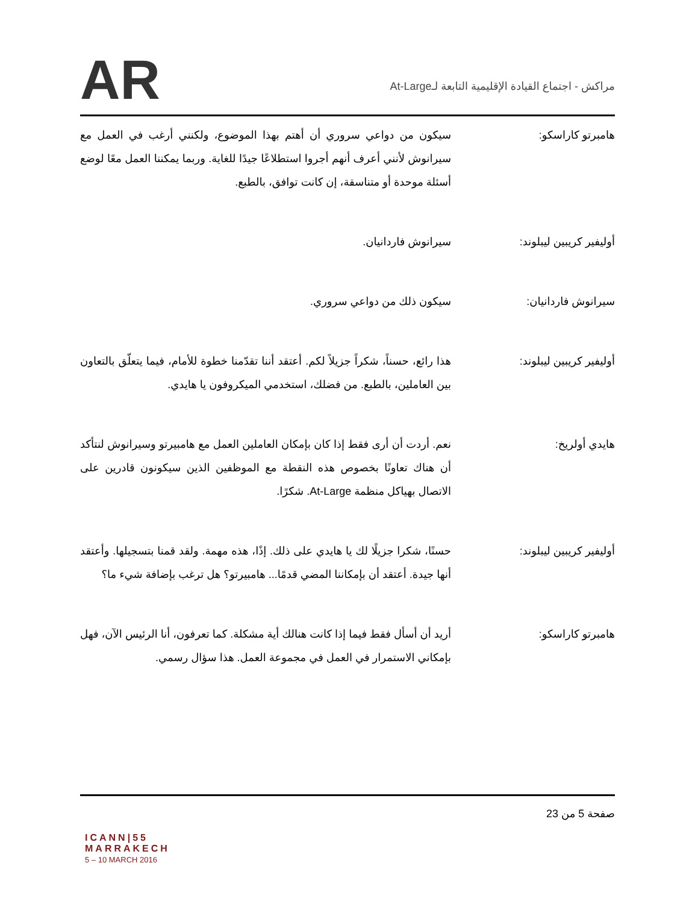AR
مراكش - اجتماع القيادة الإقليمية التابعة لـAt-Large
هامبرتو كاراسكو: سيكون من دواعي سروري أن أهتم بهذا الموضوع، ولكنني أرغب في العمل مع سيرانوش لأنني أعرف أنهم أجروا استطلاعًا جيدًا للغاية. وربما يمكننا العمل معًا لوضع أسئلة موحدة أو متناسقة، إن كانت توافق، بالطبع.
أوليفير كريبين ليبلوند: سيرانوش فاردانيان.
سيرانوش فاردانيان: سيكون ذلك من دواعي سروري.
أوليفير كريبين ليبلوند: هذا رائع، حسناً، شكراً جزيلاً لكم. أعتقد أننا تقدّمنا خطوة للأمام، فيما يتعلّق بالتعاون بين العاملين، بالطبع. من فضلك، استخدمي الميكروفون يا هايدي.
هايدي أولريخ: نعم. أردت أن أرى فقط إذا كان بإمكان العاملين العمل مع هامبيرتو وسيرانوش لنتأكد أن هناك تعاونًا بخصوص هذه النقطة مع الموظفين الذين سيكونون قادرين على الاتصال بهياكل منظمة At-Large. شكرًا.
أوليفير كريبين ليبلوند: حسنًا، شكرا جزيلًا لك يا هايدي على ذلك. إذًا، هذه مهمة. ولقد قمنا بتسجيلها. وأعتقد أنها جيدة. أعتقد أن بإمكاننا المضي قدمًا... هامبيرتو؟ هل ترغب بإضافة شيء ما؟
هامبرتو كاراسكو: أريد أن أسأل فقط فيما إذا كانت هنالك أية مشكلة. كما تعرفون، أنا الرئيس الآن، فهل بإمكاني الاستمرار في العمل في مجموعة العمل. هذا سؤال رسمي.
صفحة 5 من 23
ICANN|55
MARRAKECH
5 – 10 MARCH 2016